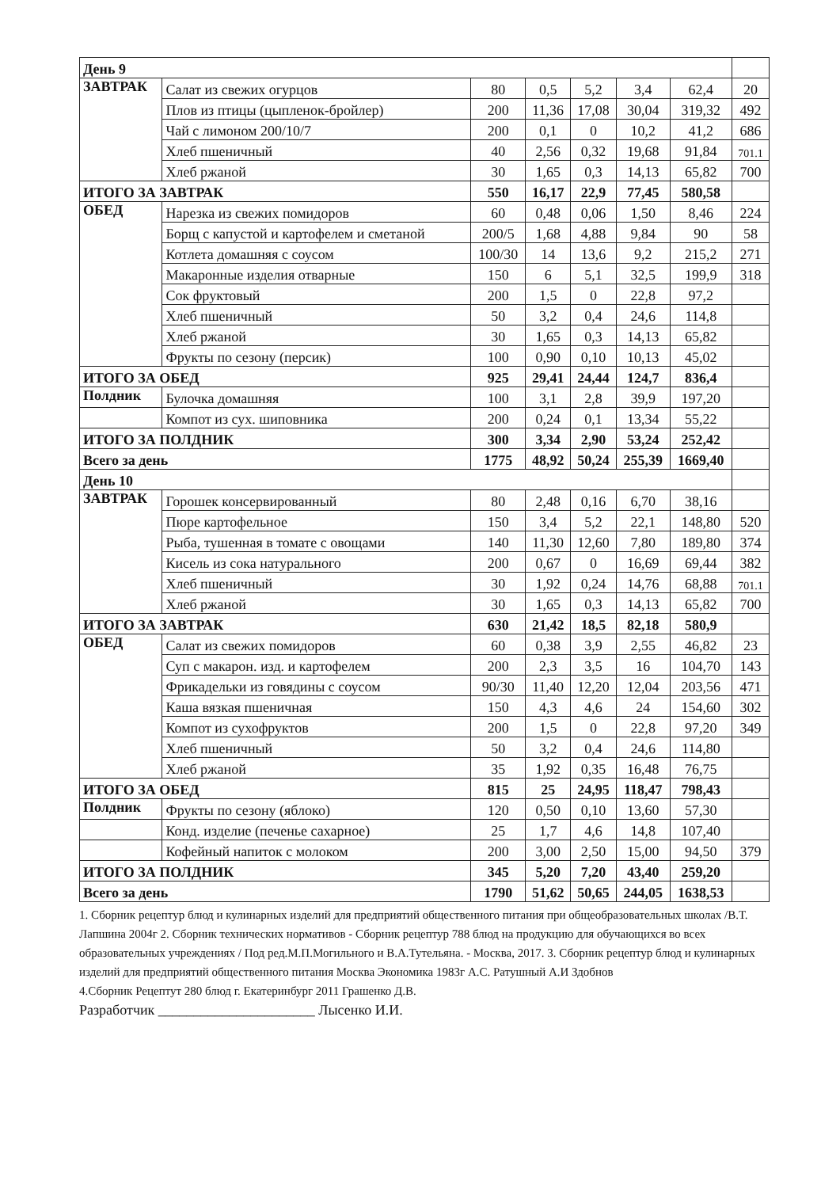| День 9 | | | | | | | |
| ЗАВТРАК | Салат из свежих огурцов | 80 | 0,5 | 5,2 | 3,4 | 62,4 | 20 |
| | Плов из птицы (цыпленок-бройлер) | 200 | 11,36 | 17,08 | 30,04 | 319,32 | 492 |
| | Чай с лимоном 200/10/7 | 200 | 0,1 | 0 | 10,2 | 41,2 | 686 |
| | Хлеб пшеничный | 40 | 2,56 | 0,32 | 19,68 | 91,84 | 701.1 |
| | Хлеб ржаной | 30 | 1,65 | 0,3 | 14,13 | 65,82 | 700 |
| ИТОГО ЗА ЗАВТРАК | | 550 | 16,17 | 22,9 | 77,45 | 580,58 | |
| ОБЕД | Нарезка из свежих помидоров | 60 | 0,48 | 0,06 | 1,50 | 8,46 | 224 |
| | Борщ с капустой и картофелем и сметаной | 200/5 | 1,68 | 4,88 | 9,84 | 90 | 58 |
| | Котлета домашняя с соусом | 100/30 | 14 | 13,6 | 9,2 | 215,2 | 271 |
| | Макаронные изделия отварные | 150 | 6 | 5,1 | 32,5 | 199,9 | 318 |
| | Сок фруктовый | 200 | 1,5 | 0 | 22,8 | 97,2 | |
| | Хлеб пшеничный | 50 | 3,2 | 0,4 | 24,6 | 114,8 | |
| | Хлеб ржаной | 30 | 1,65 | 0,3 | 14,13 | 65,82 | |
| | Фрукты по сезону (персик) | 100 | 0,90 | 0,10 | 10,13 | 45,02 | |
| ИТОГО ЗА ОБЕД | | 925 | 29,41 | 24,44 | 124,7 | 836,4 | |
| Полдник | Булочка домашняя | 100 | 3,1 | 2,8 | 39,9 | 197,20 | |
| | Компот из сух. шиповника | 200 | 0,24 | 0,1 | 13,34 | 55,22 | |
| ИТОГО ЗА ПОЛДНИК | | 300 | 3,34 | 2,90 | 53,24 | 252,42 | |
| Всего за день | | 1775 | 48,92 | 50,24 | 255,39 | 1669,40 | |
| День 10 | | | | | | | |
| ЗАВТРАК | Горошек консервированный | 80 | 2,48 | 0,16 | 6,70 | 38,16 | |
| | Пюре картофельное | 150 | 3,4 | 5,2 | 22,1 | 148,80 | 520 |
| | Рыба, тушенная в томате с овощами | 140 | 11,30 | 12,60 | 7,80 | 189,80 | 374 |
| | Кисель из сока натурального | 200 | 0,67 | 0 | 16,69 | 69,44 | 382 |
| | Хлеб пшеничный | 30 | 1,92 | 0,24 | 14,76 | 68,88 | 701.1 |
| | Хлеб ржаной | 30 | 1,65 | 0,3 | 14,13 | 65,82 | 700 |
| ИТОГО ЗА ЗАВТРАК | | 630 | 21,42 | 18,5 | 82,18 | 580,9 | |
| ОБЕД | Салат из свежих помидоров | 60 | 0,38 | 3,9 | 2,55 | 46,82 | 23 |
| | Суп с макарон. изд. и картофелем | 200 | 2,3 | 3,5 | 16 | 104,70 | 143 |
| | Фрикадельки из говядины с соусом | 90/30 | 11,40 | 12,20 | 12,04 | 203,56 | 471 |
| | Каша вязкая пшеничная | 150 | 4,3 | 4,6 | 24 | 154,60 | 302 |
| | Компот из сухофруктов | 200 | 1,5 | 0 | 22,8 | 97,20 | 349 |
| | Хлеб пшеничный | 50 | 3,2 | 0,4 | 24,6 | 114,80 | |
| | Хлеб ржаной | 35 | 1,92 | 0,35 | 16,48 | 76,75 | |
| ИТОГО ЗА ОБЕД | | 815 | 25 | 24,95 | 118,47 | 798,43 | |
| Полдник | Фрукты по сезону (яблоко) | 120 | 0,50 | 0,10 | 13,60 | 57,30 | |
| | Конд. изделие (печенье сахарное) | 25 | 1,7 | 4,6 | 14,8 | 107,40 | |
| | Кофейный напиток с молоком | 200 | 3,00 | 2,50 | 15,00 | 94,50 | 379 |
| ИТОГО ЗА ПОЛДНИК | | 345 | 5,20 | 7,20 | 43,40 | 259,20 | |
| Всего за день | | 1790 | 51,62 | 50,65 | 244,05 | 1638,53 | |
1. Сборник рецептур блюд и кулинарных изделий для предприятий общественного питания при общеобразовательных школах /В.Т. Лапшина 2004г 2. Сборник технических нормативов - Сборник рецептур 788 блюд на продукцию для обучающихся во всех образовательных учреждениях / Под ред.М.П.Могильного и В.А.Тутельяна. - Москва, 2017. 3. Сборник рецептур блюд и кулинарных изделий для предприятий общественного питания Москва Экономика 1983г А.С. Ратушный А.И Здобнов
4.Сборник Рецептут 280 блюд г. Екатеринбург 2011 Грашенко Д.В.
Разработчик ______________________ Лысенко И.И.